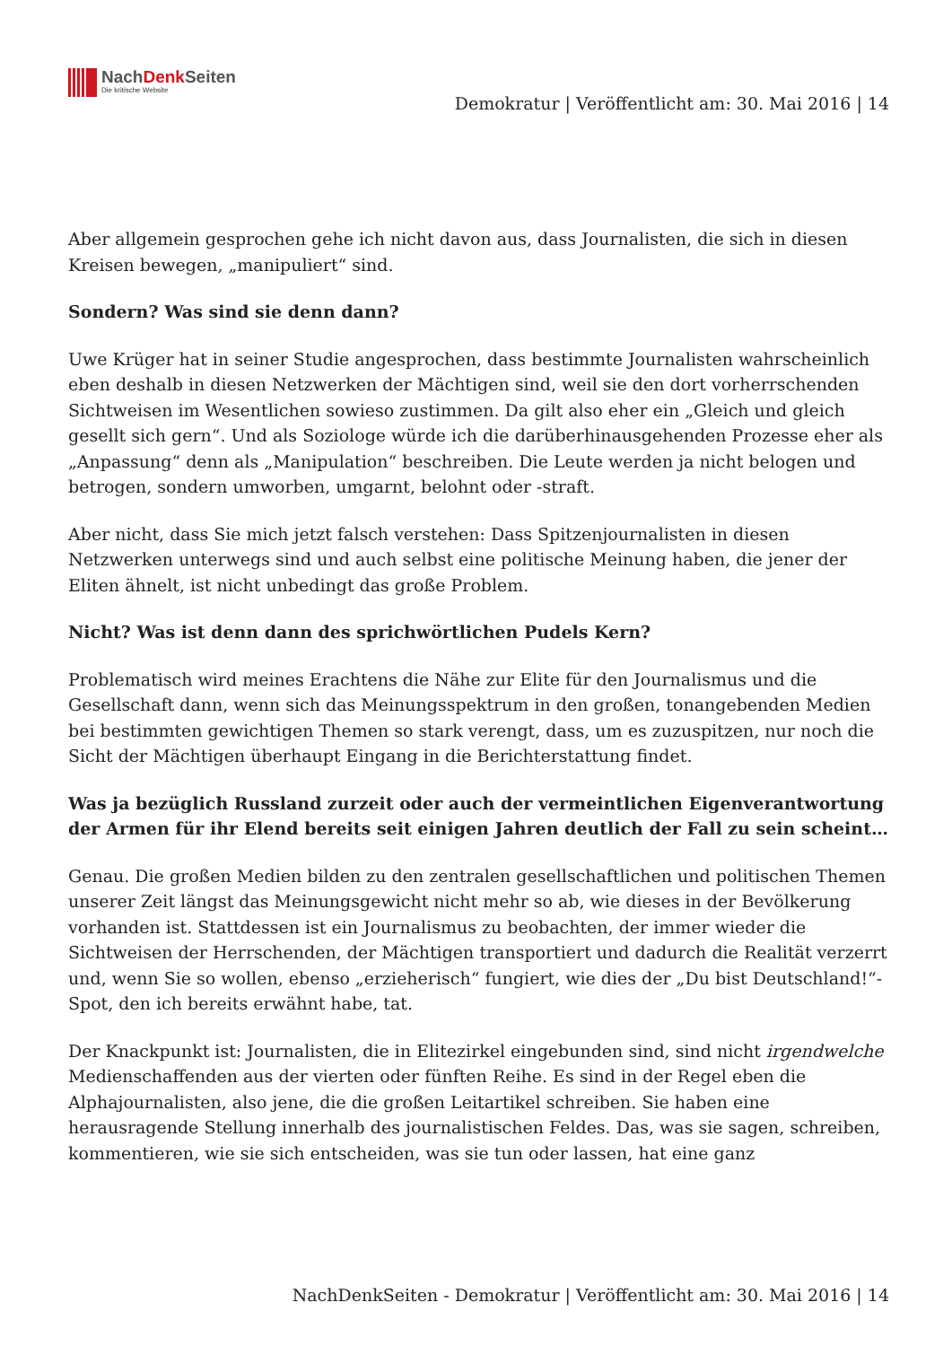NachDenk Seiten
Die kritische Website
Demokratur | Veröffentlicht am: 30. Mai 2016 | 14
Aber allgemein gesprochen gehe ich nicht davon aus, dass Journalisten, die sich in diesen Kreisen bewegen, „manipuliert“ sind.
Sondern? Was sind sie denn dann?
Uwe Krüger hat in seiner Studie angesprochen, dass bestimmte Journalisten wahrscheinlich eben deshalb in diesen Netzwerken der Mächtigen sind, weil sie den dort vorherrschenden Sichtweisen im Wesentlichen sowieso zustimmen. Da gilt also eher ein „Gleich und gleich gesellt sich gern“. Und als Soziologe würde ich die darüberhinausgehenden Prozesse eher als „Anpassung“ denn als „Manipulation“ beschreiben. Die Leute werden ja nicht belogen und betrogen, sondern umworben, umgarnt, belohnt oder -straft.
Aber nicht, dass Sie mich jetzt falsch verstehen: Dass Spitzenjournalisten in diesen Netzwerken unterwegs sind und auch selbst eine politische Meinung haben, die jener der Eliten ähnelt, ist nicht unbedingt das große Problem.
Nicht? Was ist denn dann des sprichwörtlichen Pudels Kern?
Problematisch wird meines Erachtens die Nähe zur Elite für den Journalismus und die Gesellschaft dann, wenn sich das Meinungsspektrum in den großen, tonangebenden Medien bei bestimmten gewichtigen Themen so stark verengt, dass, um es zuzuspitzen, nur noch die Sicht der Mächtigen überhaupt Eingang in die Berichterstattung findet.
Was ja bezüglich Russland zurzeit oder auch der vermeintlichen Eigenverantwortung der Armen für ihr Elend bereits seit einigen Jahren deutlich der Fall zu sein scheint…
Genau. Die großen Medien bilden zu den zentralen gesellschaftlichen und politischen Themen unserer Zeit längst das Meinungsgewicht nicht mehr so ab, wie dieses in der Bevölkerung vorhanden ist. Stattdessen ist ein Journalismus zu beobachten, der immer wieder die Sichtweisen der Herrschenden, der Mächtigen transportiert und dadurch die Realität verzerrt und, wenn Sie so wollen, ebenso „erzieherisch“ fungiert, wie dies der „Du bist Deutschland!“-Spot, den ich bereits erwähnt habe, tat.
Der Knackpunkt ist: Journalisten, die in Elitezirkel eingebunden sind, sind nicht irgendwelche Medienschaffenden aus der vierten oder fünften Reihe. Es sind in der Regel eben die Alphajournalisten, also jene, die die großen Leitartikel schreiben. Sie haben eine herausragende Stellung innerhalb des journalistischen Feldes. Das, was sie sagen, schreiben, kommentieren, wie sie sich entscheiden, was sie tun oder lassen, hat eine ganz
NachDenkSeiten - Demokratur | Veröffentlicht am: 30. Mai 2016 | 14